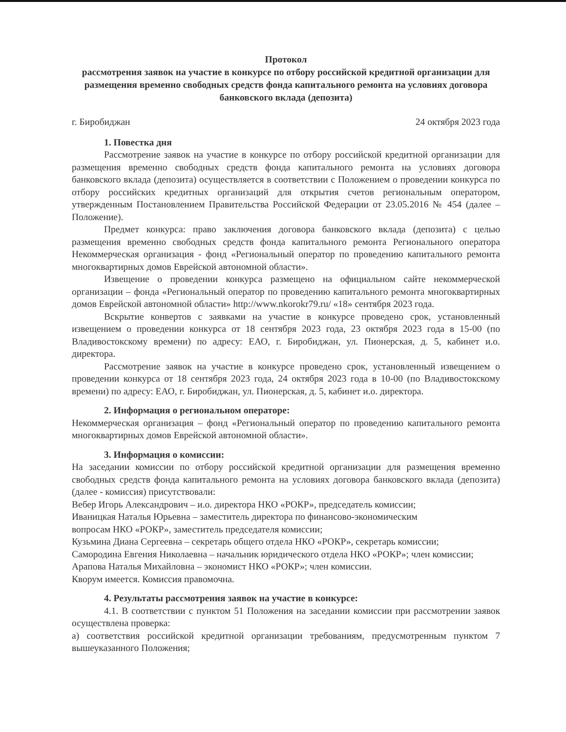Протокол
рассмотрения заявок на участие в конкурсе по отбору российской кредитной организации для размещения временно свободных средств фонда капитального ремонта на условиях договора банковского вклада (депозита)
г. Биробиджан 24 октября 2023 года
1. Повестка дня
Рассмотрение заявок на участие в конкурсе по отбору российской кредитной организации для размещения временно свободных средств фонда капитального ремонта на условиях договора банковского вклада (депозита) осуществляется в соответствии с Положением о проведении конкурса по отбору российских кредитных организаций для открытия счетов региональным оператором, утвержденным Постановлением Правительства Российской Федерации от 23.05.2016 № 454 (далее – Положение).
Предмет конкурса: право заключения договора банковского вклада (депозита) с целью размещения временно свободных средств фонда капитального ремонта Регионального оператора Некоммерческая организация - фонд «Региональный оператор по проведению капитального ремонта многоквартирных домов Еврейской автономной области».
Извещение о проведении конкурса размещено на официальном сайте некоммерческой организации – фонда «Региональный оператор по проведению капитального ремонта многоквартирных домов Еврейской автономной области» http://www.nkorokr79.ru/ «18» сентября 2023 года.
Вскрытие конвертов с заявками на участие в конкурсе проведено срок, установленный извещением о проведении конкурса от 18 сентября 2023 года, 23 октября 2023 года в 15-00 (по Владивостокскому времени) по адресу: ЕАО, г. Биробиджан, ул. Пионерская, д. 5, кабинет и.о. директора.
Рассмотрение заявок на участие в конкурсе проведено срок, установленный извещением о проведении конкурса от 18 сентября 2023 года, 24 октября 2023 года в 10-00 (по Владивостокскому времени) по адресу: ЕАО, г. Биробиджан, ул. Пионерская, д. 5, кабинет и.о. директора.
2. Информация о региональном операторе:
Некоммерческая организация – фонд «Региональный оператор по проведению капитального ремонта многоквартирных домов Еврейской автономной области».
3. Информация о комиссии:
На заседании комиссии по отбору российской кредитной организации для размещения временно свободных средств фонда капитального ремонта на условиях договора банковского вклада (депозита) (далее - комиссия) присутствовали:
Вебер Игорь Александрович – и.о. директора НКО «РОКР», председатель комиссии;
Иваницкая Наталья Юрьевна – заместитель директора по финансово-экономическим
вопросам НКО «РОКР», заместитель председателя комиссии;
Кузьмина Диана Сергеевна – секретарь общего отдела НКО «РОКР», секретарь комиссии;
Самородина Евгения Николаевна – начальник юридического отдела НКО «РОКР»; член комиссии;
Арапова Наталья Михайловна – экономист НКО «РОКР»; член комиссии.
Кворум имеется. Комиссия правомочна.
4. Результаты рассмотрения заявок на участие в конкурсе:
4.1. В соответствии с пунктом 51 Положения на заседании комиссии при рассмотрении заявок осуществлена проверка:
а) соответствия российской кредитной организации требованиям, предусмотренным пунктом 7 вышеуказанного Положения;